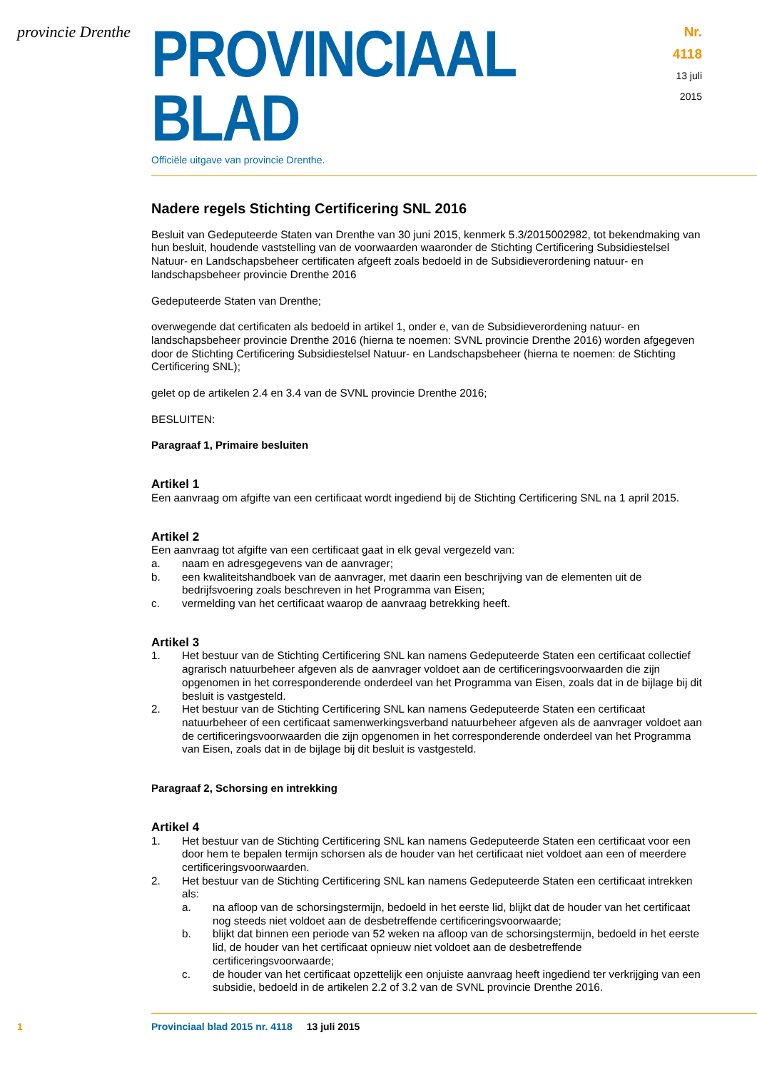provincie Drenthe
PROVINCIAAL BLAD
Nr. 4118
13 juli
2015
Officiële uitgave van provincie Drenthe.
Nadere regels Stichting Certificering SNL 2016
Besluit van Gedeputeerde Staten van Drenthe van 30 juni 2015, kenmerk 5.3/2015002982, tot bekend­making van hun besluit, houdende vaststelling van de voorwaarden waaronder de Stichting Certificering Subsidiestelsel Natuur- en Landschapsbeheer certificaten afgeeft zoals bedoeld in de Subsidieverordening natuur- en landschapsbeheer provincie Drenthe 2016
Gedeputeerde Staten van Drenthe;
overwegende dat certificaten als bedoeld in artikel 1, onder e, van de Subsidieverordening natuur- en landschapsbeheer provincie Drenthe 2016 (hierna te noemen: SVNL provincie Drenthe 2016) worden afgegeven door de Stichting Certificering Subsidiestelsel Natuur- en Landschapsbeheer (hierna te noemen: de Stichting Certificering SNL);
gelet op de artikelen 2.4 en 3.4 van de SVNL provincie Drenthe 2016;
BESLUITEN:
Paragraaf 1, Primaire besluiten
Artikel 1
Een aanvraag om afgifte van een certificaat wordt ingediend bij de Stichting Certificering SNL na 1 april 2015.
Artikel 2
Een aanvraag tot afgifte van een certificaat gaat in elk geval vergezeld van:
a. naam en adresgegevens van de aanvrager;
b. een kwaliteitshandboek van de aanvrager, met daarin een beschrijving van de elementen uit de bedrijfsvoering zoals beschreven in het Programma van Eisen;
c. vermelding van het certificaat waarop de aanvraag betrekking heeft.
Artikel 3
1. Het bestuur van de Stichting Certificering SNL kan namens Gedeputeerde Staten een certificaat collectief agrarisch natuurbeheer afgeven als de aanvrager voldoet aan de certificeringsvoorwaar­den die zijn opgenomen in het corresponderende onderdeel van het Programma van Eisen, zoals dat in de bijlage bij dit besluit is vastgesteld.
2. Het bestuur van de Stichting Certificering SNL kan namens Gedeputeerde Staten een certificaat natuurbeheer of een certificaat samenwerkingsverband natuurbeheer afgeven als de aanvrager voldoet aan de certificeringsvoorwaarden die zijn opgenomen in het corresponderende onderdeel van het Programma van Eisen, zoals dat in de bijlage bij dit besluit is vastgesteld.
Paragraaf 2, Schorsing en intrekking
Artikel 4
1. Het bestuur van de Stichting Certificering SNL kan namens Gedeputeerde Staten een certificaat voor een door hem te bepalen termijn schorsen als de houder van het certificaat niet voldoet aan een of meerdere certificeringsvoorwaarden.
2. Het bestuur van de Stichting Certificering SNL kan namens Gedeputeerde Staten een certificaat intrekken als:
a. na afloop van de schorsingstermijn, bedoeld in het eerste lid, blijkt dat de houder van het certificaat nog steeds niet voldoet aan de desbetreffende certificeringsvoorwaarde;
b. blijkt dat binnen een periode van 52 weken na afloop van de schorsingstermijn, bedoeld in het eerste lid, de houder van het certificaat opnieuw niet voldoet aan de desbetreffende certificeringsvoorwaarde;
c. de houder van het certificaat opzettelijk een onjuiste aanvraag heeft ingediend ter verkrijging van een subsidie, bedoeld in de artikelen 2.2 of 3.2 van de SVNL provincie Drenthe 2016.
1 Provinciaal blad 2015 nr. 4118 13 juli 2015